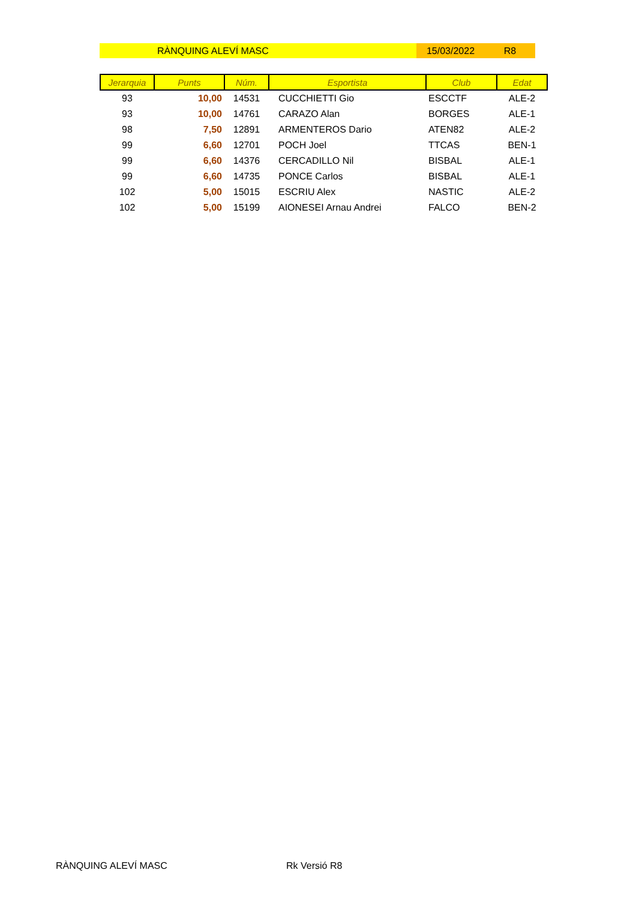RÀNQUING ALEVÍ MASC 15/03/2022 R8
| Jerarquia | Punts | Núm. | Esportista | Club | Edat |
| --- | --- | --- | --- | --- | --- |
| 93 | 10,00 | 14531 | CUCCHIETTI Gio | ESCCTF | ALE-2 |
| 93 | 10,00 | 14761 | CARAZO Alan | BORGES | ALE-1 |
| 98 | 7,50 | 12891 | ARMENTEROS Dario | ATEN82 | ALE-2 |
| 99 | 6,60 | 12701 | POCH Joel | TTCAS | BEN-1 |
| 99 | 6,60 | 14376 | CERCADILLO Nil | BISBAL | ALE-1 |
| 99 | 6,60 | 14735 | PONCE Carlos | BISBAL | ALE-1 |
| 102 | 5,00 | 15015 | ESCRIU Alex | NASTIC | ALE-2 |
| 102 | 5,00 | 15199 | AIONESEI Arnau Andrei | FALCO | BEN-2 |
RÀNQUING ALEVÍ MASC Rk Versió R8